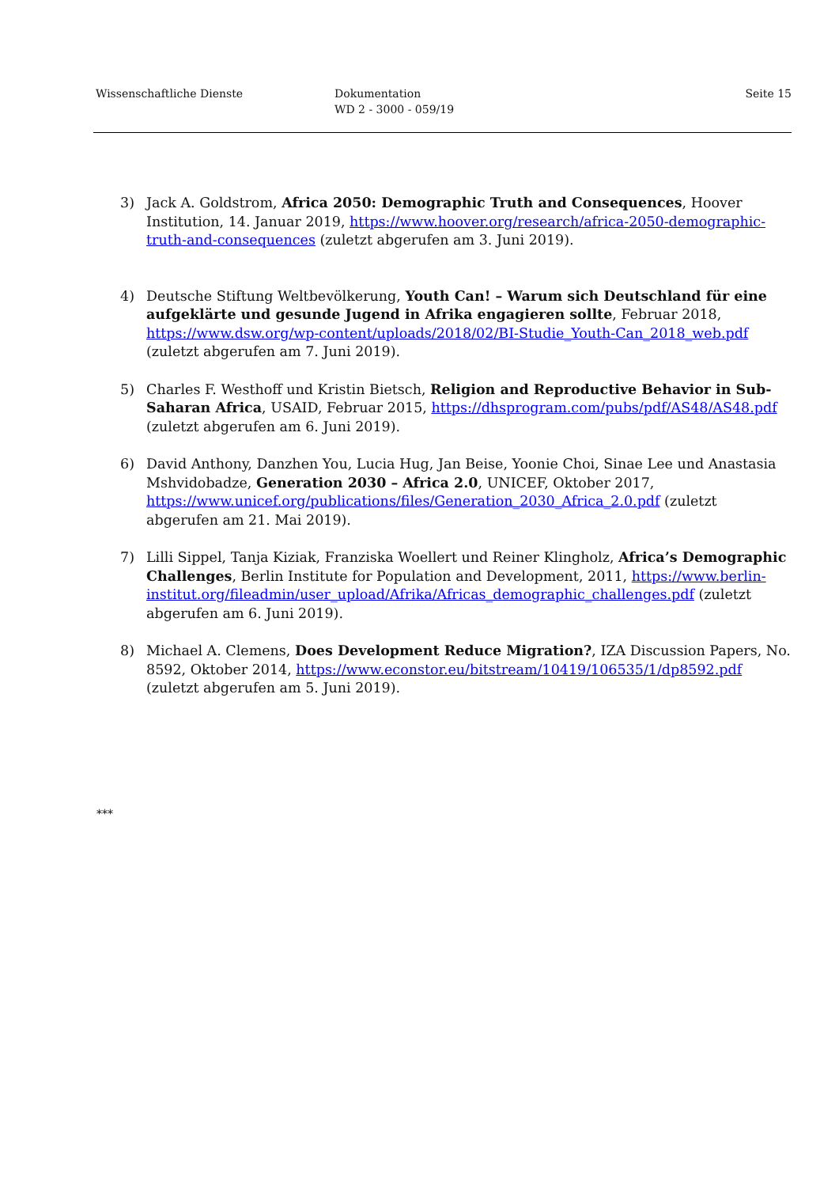Wissenschaftliche Dienste Dokumentation
WD 2 - 3000 - 059/19
Seite 15
3) Jack A. Goldstrom, Africa 2050: Demographic Truth and Consequences, Hoover Institution, 14. Januar 2019, https://www.hoover.org/research/africa-2050-demographic-truth-and-consequences (zuletzt abgerufen am 3. Juni 2019).
4) Deutsche Stiftung Weltbevölkerung, Youth Can! – Warum sich Deutschland für eine aufgeklärte und gesunde Jugend in Afrika engagieren sollte, Februar 2018, https://www.dsw.org/wp-content/uploads/2018/02/BI-Studie_Youth-Can_2018_web.pdf (zuletzt abgerufen am 7. Juni 2019).
5) Charles F. Westhoff und Kristin Bietsch, Religion and Reproductive Behavior in Sub-Saharan Africa, USAID, Februar 2015, https://dhsprogram.com/pubs/pdf/AS48/AS48.pdf (zuletzt abgerufen am 6. Juni 2019).
6) David Anthony, Danzhen You, Lucia Hug, Jan Beise, Yoonie Choi, Sinae Lee und Anastasia Mshvidobadze, Generation 2030 – Africa 2.0, UNICEF, Oktober 2017, https://www.unicef.org/publications/files/Generation_2030_Africa_2.0.pdf (zuletzt abgerufen am 21. Mai 2019).
7) Lilli Sippel, Tanja Kiziak, Franziska Woellert und Reiner Klingholz, Africa’s Demographic Challenges, Berlin Institute for Population and Development, 2011, https://www.berlin-institut.org/fileadmin/user_upload/Afrika/Africas_demographic_challenges.pdf (zuletzt abgerufen am 6. Juni 2019).
8) Michael A. Clemens, Does Development Reduce Migration?, IZA Discussion Papers, No. 8592, Oktober 2014, https://www.econstor.eu/bitstream/10419/106535/1/dp8592.pdf (zuletzt abgerufen am 5. Juni 2019).
***